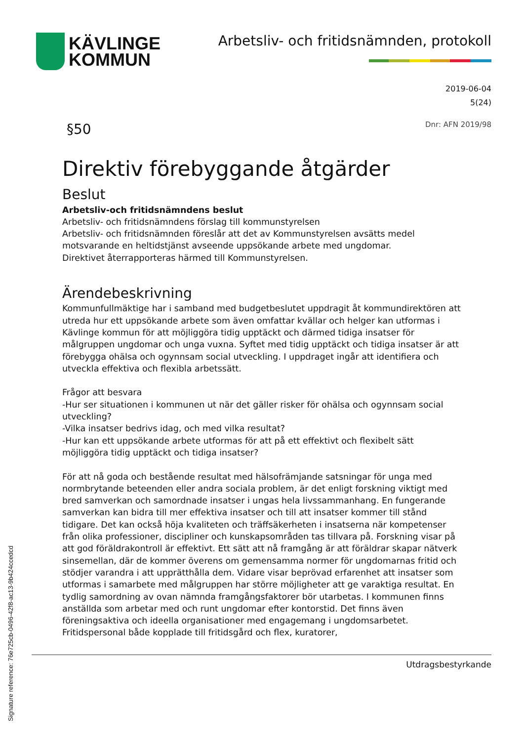KÄVLINGE
KOMMUN
Arbetsliv- och fritidsnämnden, protokoll
2019-06-04
5(24)
Dnr: AFN 2019/98 §50
Direktiv förebyggande åtgärder
Beslut
Arbetsliv-och fritidsnämndens beslut
Arbetsliv- och fritidsnämndens förslag till kommunstyrelsen
Arbetsliv- och fritidsnämnden föreslår att det av Kommunstyrelsen avsätts medel motsvarande en heltidstjänst avseende uppsökande arbete med ungdomar.
Direktivet återrapporteras härmed till Kommunstyrelsen.
Ärendebeskrivning
Kommunfullmäktige har i samband med budgetbeslutet uppdragit åt kommundirektören att utreda hur ett uppsökande arbete som även omfattar kvällar och helger kan utformas i Kävlinge kommun för att möjliggöra tidig upptäckt och därmed tidiga insatser för målgruppen ungdomar och unga vuxna. Syftet med tidig upptäckt och tidiga insatser är att förebygga ohälsa och ogynnsam social utveckling. I uppdraget ingår att identifiera och utveckla effektiva och flexibla arbetssätt.
Frågor att besvara
-Hur ser situationen i kommunen ut när det gäller risker för ohälsa och ogynnsam social utveckling?
-Vilka insatser bedrivs idag, och med vilka resultat?
-Hur kan ett uppsökande arbete utformas för att på ett effektivt och flexibelt sätt möjliggöra tidig upptäckt och tidiga insatser?
För att nå goda och bestående resultat med hälsofrämjande satsningar för unga med normbrytande beteenden eller andra sociala problem, är det enligt forskning viktigt med bred samverkan och samordnade insatser i ungas hela livssammanhang. En fungerande samverkan kan bidra till mer effektiva insatser och till att insatser kommer till stånd tidigare. Det kan också höja kvaliteten och träffsäkerheten i insatserna när kompetenser från olika professioner, discipliner och kunskapsområden tas tillvara på. Forskning visar på att god föräldrakontroll är effektivt. Ett sätt att nå framgång är att föräldrar skapar nätverk sinsemellan, där de kommer överens om gemensamma normer för ungdomarnas fritid och stödjer varandra i att upprätthålla dem. Vidare visar beprövad erfarenhet att insatser som utformas i samarbete med målgruppen har större möjligheter att ge varaktiga resultat. En tydlig samordning av ovan nämnda framgångsfaktorer bör utarbetas. I kommunen finns anställda som arbetar med och runt ungdomar efter kontorstid. Det finns även föreningsaktiva och ideella organisationer med engagemang i ungdomsarbetet. Fritidspersonal både kopplade till fritidsgård och flex, kuratorer,
Utdragsbestyrkande
Signature reference: 76e725cb-0496-42f8-ac13-9b424ccedcd